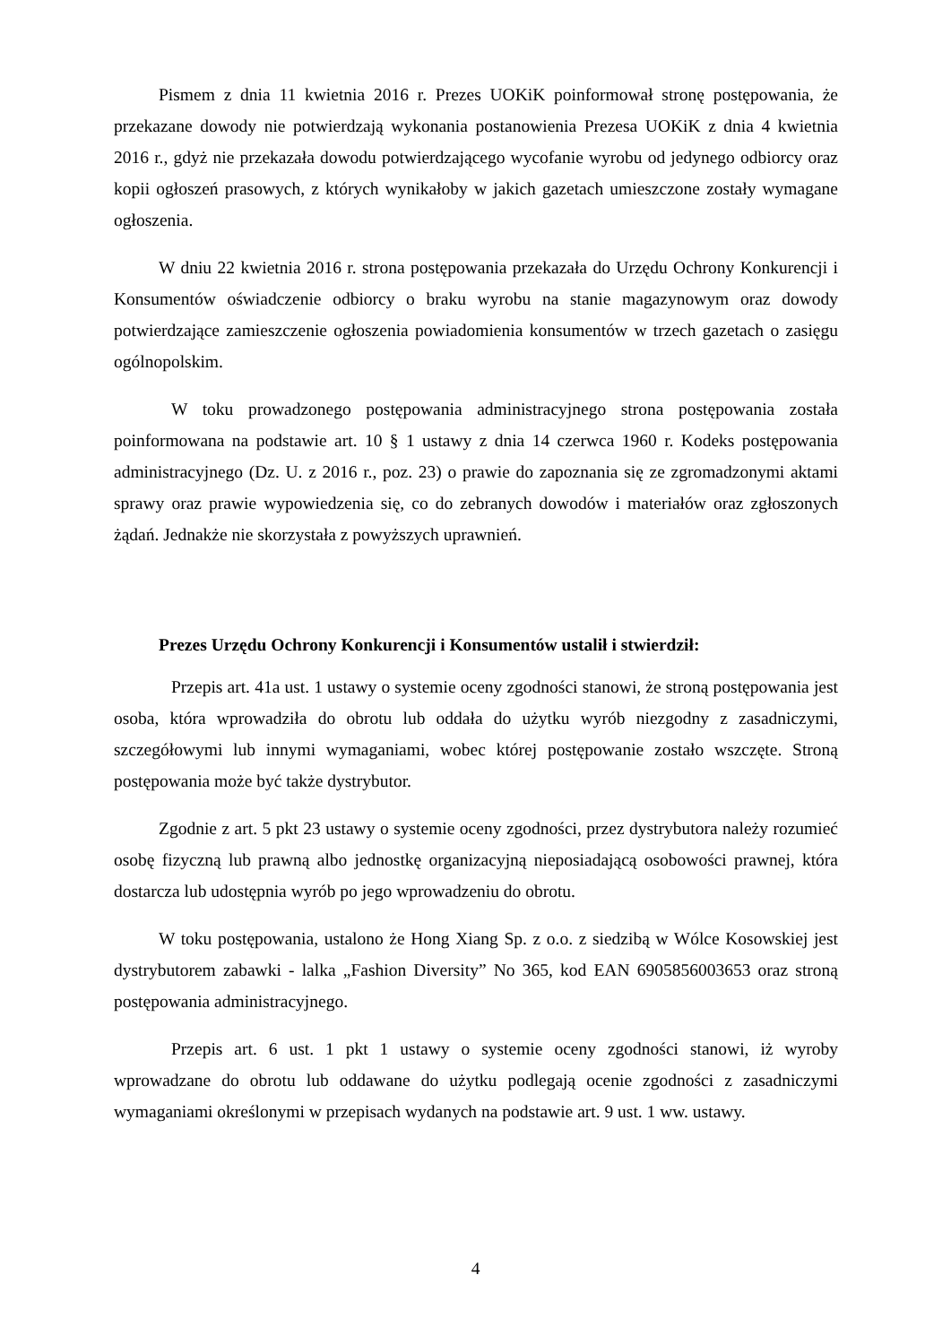Pismem z dnia 11 kwietnia 2016 r. Prezes UOKiK poinformował stronę postępowania, że przekazane dowody nie potwierdzają wykonania postanowienia Prezesa UOKiK z dnia 4 kwietnia 2016 r., gdyż nie przekazała dowodu potwierdzającego wycofanie wyrobu od jedynego odbiorcy oraz kopii ogłoszeń prasowych, z których wynikałoby w jakich gazetach umieszczone zostały wymagane ogłoszenia.
W dniu 22 kwietnia 2016 r. strona postępowania przekazała do Urzędu Ochrony Konkurencji i Konsumentów oświadczenie odbiorcy o braku wyrobu na stanie magazynowym oraz dowody potwierdzające zamieszczenie ogłoszenia powiadomienia konsumentów w trzech gazetach o zasięgu ogólnopolskim.
W toku prowadzonego postępowania administracyjnego strona postępowania została poinformowana na podstawie art. 10 § 1 ustawy z dnia 14 czerwca 1960 r. Kodeks postępowania administracyjnego (Dz. U. z 2016 r., poz. 23) o prawie do zapoznania się ze zgromadzonymi aktami sprawy oraz prawie wypowiedzenia się, co do zebranych dowodów i materiałów oraz zgłoszonych żądań. Jednakże nie skorzystała z powyższych uprawnień.
Prezes Urzędu Ochrony Konkurencji i Konsumentów ustalił i stwierdził:
Przepis art. 41a ust. 1 ustawy o systemie oceny zgodności stanowi, że stroną postępowania jest osoba, która wprowadziła do obrotu lub oddała do użytku wyrób niezgodny z zasadniczymi, szczegółowymi lub innymi wymaganiami, wobec której postępowanie zostało wszczęte. Stroną postępowania może być także dystrybutor.
Zgodnie z art. 5 pkt 23 ustawy o systemie oceny zgodności, przez dystrybutora należy rozumieć osobę fizyczną lub prawną albo jednostkę organizacyjną nieposiadającą osobowości prawnej, która dostarcza lub udostępnia wyrób po jego wprowadzeniu do obrotu.
W toku postępowania, ustalono że Hong Xiang Sp. z o.o. z siedzibą w Wólce Kosowskiej jest dystrybutorem zabawki - lalka „Fashion Diversity” No 365, kod EAN 6905856003653 oraz stroną postępowania administracyjnego.
Przepis art. 6 ust. 1 pkt 1 ustawy o systemie oceny zgodności stanowi, iż wyroby wprowadzane do obrotu lub oddawane do użytku podlegają ocenie zgodności z zasadniczymi wymaganiami określonymi w przepisach wydanych na podstawie art. 9 ust. 1 ww. ustawy.
4